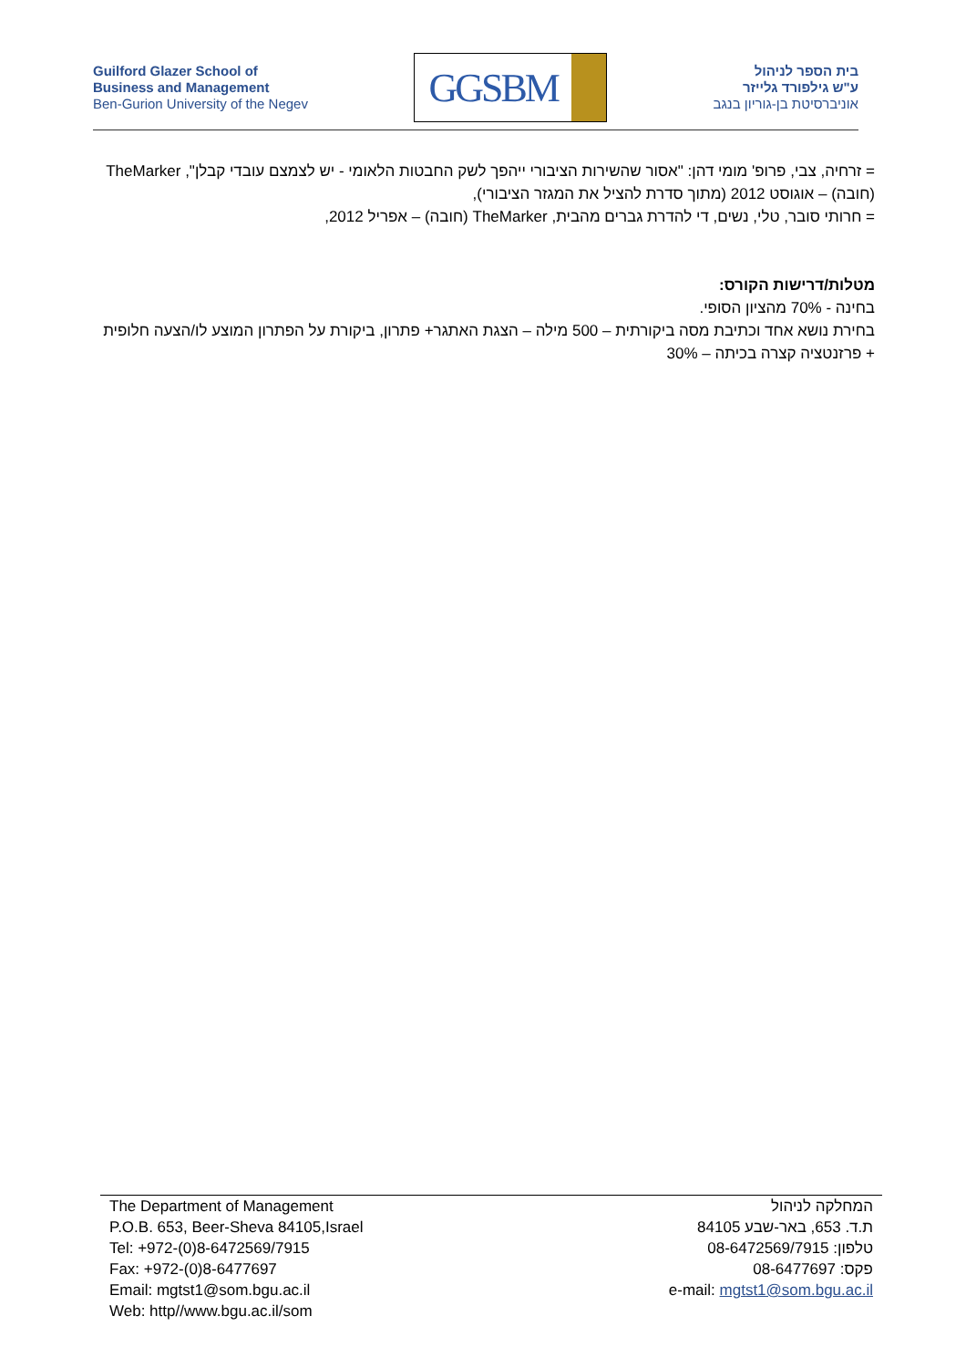Guilford Glazer School of
Business and Management
Ben-Gurion University of the Negev
GGSBM
בית הספר לניהול
ע"ש גילפורד גלייזר
אוניברסיטת בן-גוריון בנגב
= זרחיה, צבי, פרופ' מומי דהן: "אסור שהשירות הציבורי ייהפך לשק החבטות הלאומי - יש לצמצם עובדי קבלן", TheMarker (חובה) – אוגוסט 2012 (מתוך סדרת להציל את המגזר הציבורי),
= חרותי סובר, טלי, נשים, די להדרת גברים מהבית, TheMarker (חובה) – אפריל 2012,
מטלות/דרישות הקורס:
בחינה - 70% מהציון הסופי.
בחירת נושא אחד וכתיבת מסה ביקורתית – 500 מילה – הצגת האתגר+ פתרון, ביקורת על הפתרון המוצע לו/הצעה חלופית + פרזנטציה קצרה בכיתה – 30%
The Department of Management
P.O.B. 653, Beer-Sheva 84105,Israel
Tel: +972-(0)8-6472569/7915
Fax: +972-(0)8-6477697
Email: mgtst1@som.bgu.ac.il
Web: http//www.bgu.ac.il/som
המחלקה לניהול
ת.ד. 653, באר-שבע 84105
טלפון: 08-6472569/7915
פקס: 08-6477697
e-mail: mgtst1@som.bgu.ac.il